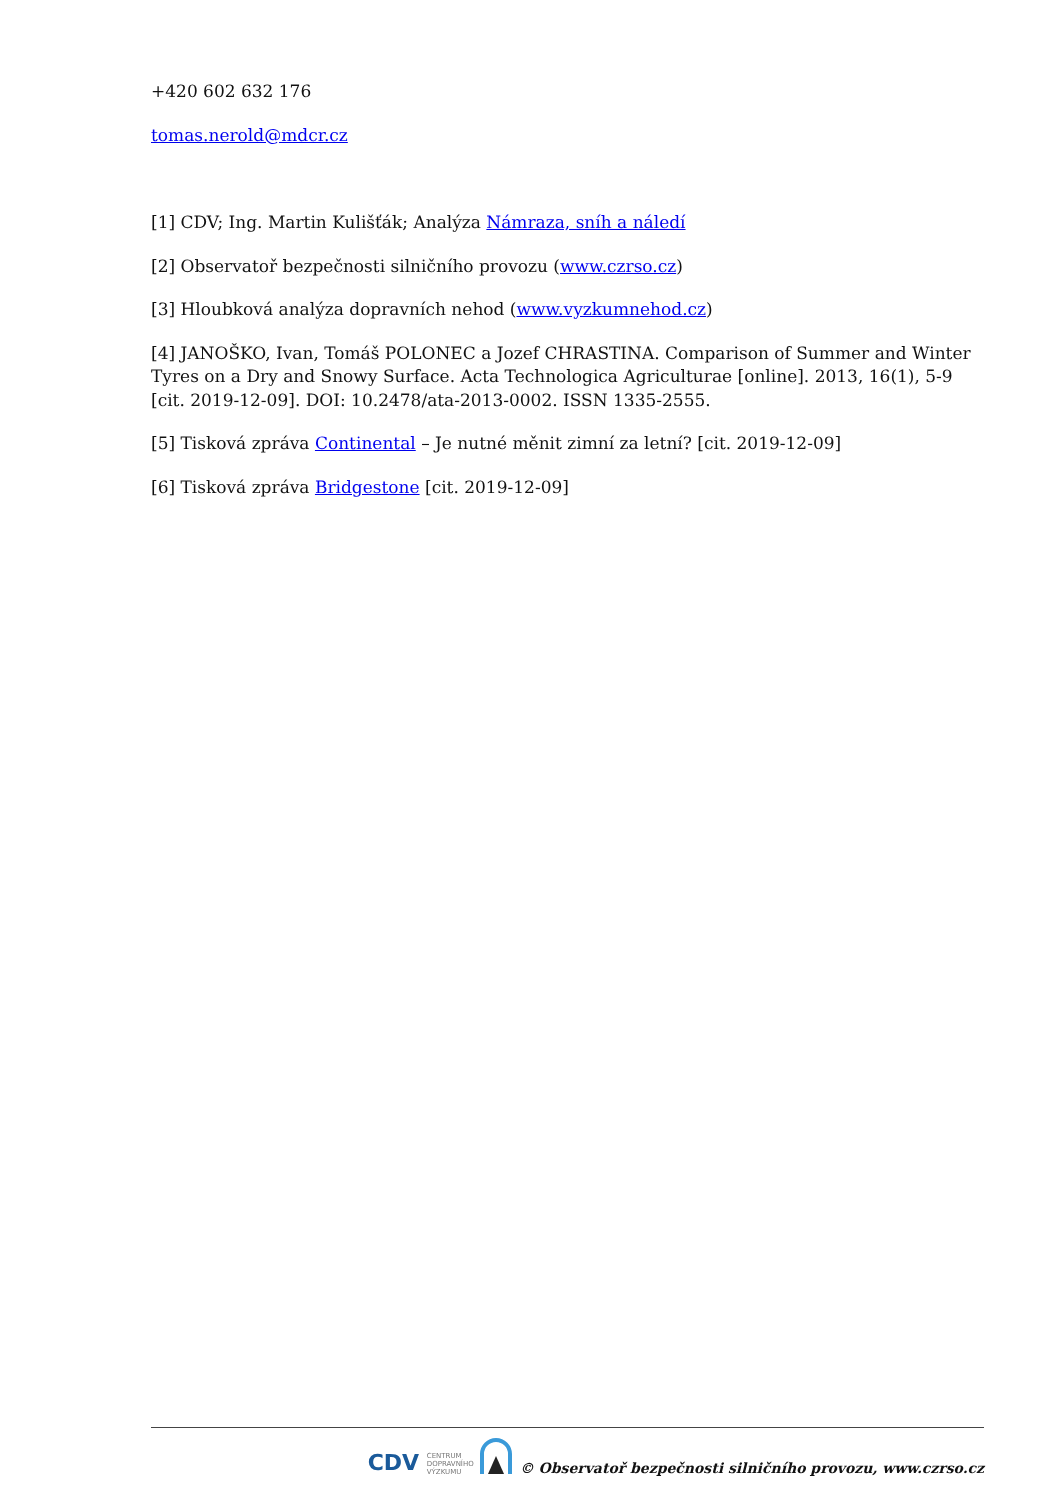+420 602 632 176
tomas.nerold@mdcr.cz
[1] CDV; Ing. Martin Kulišťák; Analýza Námraza, sníh a náledí
[2] Observatoř bezpečnosti silničního provozu (www.czrso.cz)
[3] Hloubková analýza dopravních nehod (www.vyzkumnehod.cz)
[4] JANOŠKO, Ivan, Tomáš POLONEC a Jozef CHRASTINA. Comparison of Summer and Winter Tyres on a Dry and Snowy Surface. Acta Technologica Agriculturae [online]. 2013, 16(1), 5-9 [cit. 2019-12-09]. DOI: 10.2478/ata-2013-0002. ISSN 1335-2555.
[5] Tisková zpráva Continental – Je nutné měnit zimní za letní? [cit. 2019-12-09]
[6] Tisková zpráva Bridgestone [cit. 2019-12-09]
CDV CENTRUM
DOPRAVNÍHO
VÝZKUMU © Observatoř bezpečnosti silničního provozu, www.czrso.cz